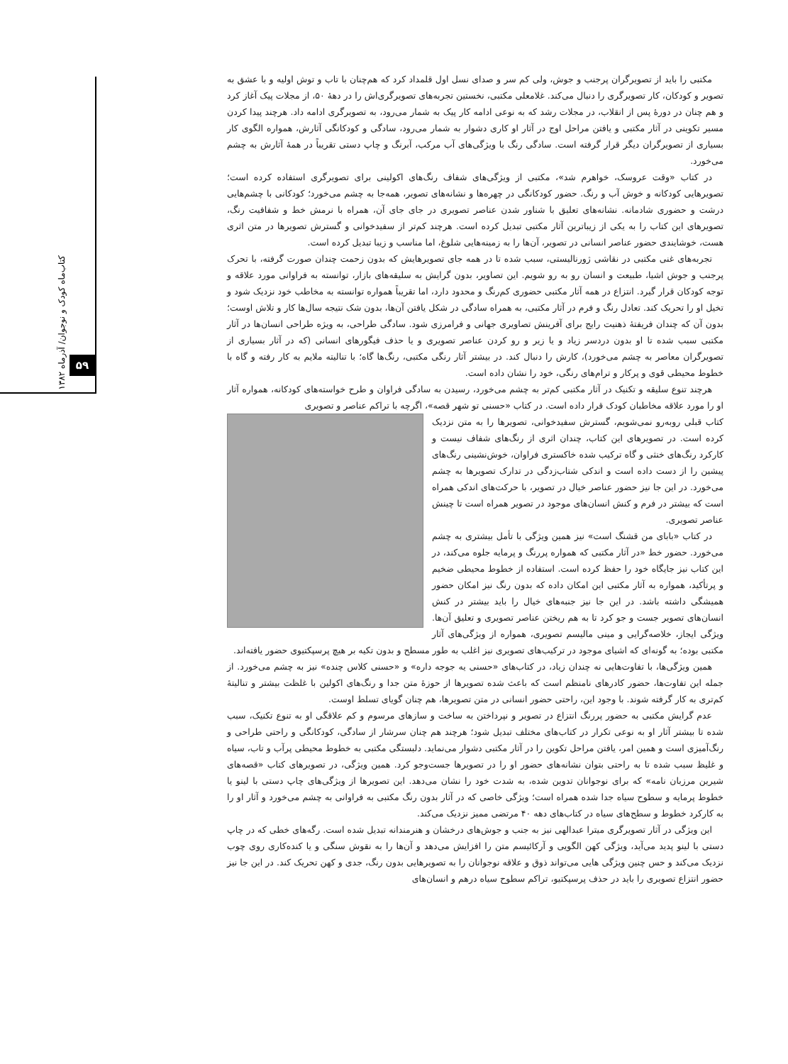کتاب‌ماه کودک و نوجوان/ آذرماه ۱۳۸۲
۵۹
مکتبی را باید از تصویرگران پرجنب و جوش، ولی کم سر و صدای نسل اول قلمداد کرد که هم‌چنان با تاب و توش اولیه و با عشق به تصویر و کودکان، کار تصویرگری را دنبال می‌کند. غلامعلی مکتبی، نخستین تجربه‌های تصویرگری‌اش را در دهۀ ۵۰، از مجلات پیک آغاز کرد و هم چنان در دورۀ پس از انقلاب، در مجلات رشد که به نوعی ادامه کار پیک به شمار می‌رود، به تصویرگری ادامه داد. هرچند پیدا کردن مسیر تکوینی در آثار مکتبی و یافتن مراحل اوج در آثار او کاری دشوار به شمار می‌رود، سادگی و کودکانگی آثارش، همواره الگوی کار بسیاری از تصویرگران دیگر قرار گرفته است. سادگی رنگ با ویژگی‌های آب مرکب، آبرنگ و چاپ دستی تقریباً در همۀ آثارش به چشم می‌خورد.
در کتاب «وقت عروسک، خواهرم شد»، مکتبی از ویژگی‌های شفاف رنگ‌های اکولینی برای تصویرگری استفاده کرده است؛ تصویرهایی کودکانه و خوش آب و رنگ. حضور کودکانگی در چهره‌ها و نشانه‌های تصویر، همه‌جا به چشم می‌خورد؛ کودکانی با چشم‌هایی درشت و حضوری شادمانه. نشانه‌های تعلیق با شناور شدن عناصر تصویری در جای جای آن، همراه با نرمش خط و شفافیت رنگ، تصویرهای این کتاب را به یکی از زیباترین آثار مکتبی تبدیل کرده است. هرچند کم‌تر از سفیدخوانی و گسترش تصویرها در متن اثری هست، خوشایندی حضور عناصر انسانی در تصویر، آن‌ها را به زمینه‌هایی شلوغ، اما مناسب و زیبا تبدیل کرده است.
تجربه‌های غنی مکتبی در نقاشی ژورنالیستی، سبب شده تا در همه جای تصویرهایش که بدون زحمت چندان صورت گرفته، با تحرک پرجنب و جوش اشیا، طبیعت و انسان رو به رو شویم. این تصاویر، بدون گرایش به سلیقه‌های بازار، توانسته به فراوانی مورد علاقه و توجه کودکان قرار گیرد. انتزاع در همه آثار مکتبی حضوری کم‌رنگ و محدود دارد، اما تقریباً همواره توانسته به مخاطب خود نزدیک شود و تخیل او را تحریک کند. تعادل رنگ و فرم در آثار مکتبی، به همراه سادگی در شکل یافتن آن‌ها، بدون شک نتیجه سال‌ها کار و تلاش اوست؛ بدون آن که چندان فریفتۀ ذهنیت رایج برای آفرینش تصاویری جهانی و فرامرزی شود. سادگی طراحی، به ویژه طراحی انسان‌ها در آثار مکتبی سبب شده تا او بدون دردسر زیاد و یا زیر و رو کردن عناصر تصویری و یا حذف فیگورهای انسانی (که در آثار بسیاری از تصویرگران معاصر به چشم می‌خورد)، کارش را دنبال کند. در بیشتر آثار رنگی مکتبی، رنگ‌ها گاه؛ با تنالیته ملایم به کار رفته و گاه با خطوط محیطی قوی و پرکار و ترام‌های رنگی، خود را نشان داده است.
هرچند تنوع سلیقه و تکنیک در آثار مکتبی کم‌تر به چشم می‌خورد، رسیدن به سادگی فراوان و طرح خواسته‌های کودکانه، همواره آثار او را مورد علاقه مخاطبان کودک قرار داده است. در کتاب «حسنی تو شهر قصه»، اگرچه با تراکم عناصر و تصویری
کتاب قبلی روبه‌رو نمی‌شویم، گسترش سفیدخوانی، تصویرها را به متن نزدیک کرده است. در تصویرهای این کتاب، چندان اثری از رنگ‌های شفاف نیست و کارکرد رنگ‌های خنثی و گاه ترکیب شده خاکستری فراوان، خوش‌نشینی رنگ‌های پیشین را از دست داده است و اندکی شتاب‌زدگی در تدارک تصویرها به چشم می‌خورد. در این جا نیز حضور عناصر خیال در تصویر، با حرکت‌های اندکی همراه است که بیشتر در فرم و کنش انسان‌های موجود در تصویر همراه است تا چینش عناصر تصویری.
در کتاب «بابای من قشنگ است» نیز همین ویژگی با تأمل بیشتری به چشم می‌خورد. حضور خط «در آثار مکتبی که همواره پررنگ و پرمایه جلوه می‌کند، در این کتاب نیز جایگاه خود را حفظ کرده است. استفاده از خطوط محیطی ضخیم و پرتأکید، همواره به آثار مکتبی این امکان داده که بدون رنگ نیز امکان حضور همیشگی داشته باشد. در این جا نیز جنبه‌های خیال را باید بیشتر در کنش انسان‌های تصویر جست و جو کرد تا به هم ریختن عناصر تصویری و تعلیق آن‌ها. ویژگی ایجاز، خلاصه‌گرایی و مینی مالیسم تصویری، همواره از ویژگی‌های آثار مکتبی بوده؛ به گونه‌ای که اشیای موجود در ترکیب‌های تصویری نیز اغلب به طور مسطح و بدون تکیه بر هیچ پرسپکتیوی حضور یافته‌اند.
همین ویژگی‌ها، با تفاوت‌هایی نه چندان زیاد، در کتاب‌های «حسنی یه جوجه داره» و «حسنی کلاس چنده» نیز به چشم می‌خورد. از جمله این تفاوت‌ها، حضور کادرهای نامنظم است که باعث شده تصویرها از حوزۀ متن جدا و رنگ‌های اکولین با غلظت بیشتر و تنالیتۀ کم‌تری به کار گرفته شوند. با وجود این، راحتی حضور انسانی در متن تصویرها، هم چنان گویای تسلط اوست.
عدم گرایش مکتبی به حضور پررنگ انتزاع در تصویر و نپرداختن به ساخت و سازهای مرسوم و کم علاقگی او به تنوع تکنیک، سبب شده تا بیشتر آثار او به نوعی تکرار در کتاب‌های مختلف تبدیل شود؛ هرچند هم چنان سرشار از سادگی، کودکانگی و راحتی طراحی و رنگ‌آمیزی است و همین امر، یافتن مراحل تکوین را در آثار مکتبی دشوار می‌نماید. دلبستگی مکتبی به خطوط محیطی پرآب و تاب، سیاه و غلیظ سبب شده تا به راحتی بتوان نشانه‌های حضور او را در تصویرها جست‌وجو کرد. همین ویژگی، در تصویرهای کتاب «قصه‌های شیرین مرزبان نامه» که برای نوجوانان تدوین شده، به شدت خود را نشان می‌دهد. این تصویرها از ویژگی‌های چاپ دستی با لینو یا خطوط پرمایه و سطوح سیاه جدا شده همراه است؛ ویژگی خاصی که در آثار بدون رنگ مکتبی به فراوانی به چشم می‌خورد و آثار او را به کارکرد خطوط و سطح‌های سیاه در کتاب‌های دهه ۴۰ مرتضی ممیز نزدیک می‌کند.
این ویژگی در آثار تصویرگری میترا عبدالهی نیز به جنب و جوش‌های درخشان و هنرمندانه تبدیل شده است. رگه‌های خطی که در چاپ دستی با لینو پدید می‌آید، ویژگی کهن الگویی و آرکائیسم متن را افزایش می‌دهد و آن‌ها را به نقوش سنگی و یا کنده‌کاری روی چوب نزدیک می‌کند و حس چنین ویژگی هایی می‌تواند ذوق و علاقه نوجوانان را به تصویرهایی بدون رنگ، جدی و کهن تحریک کند. در این جا نیز حضور انتزاع تصویری را باید در حذف پرسپکتیو، تراکم سطوح سیاه درهم و انسان‌های